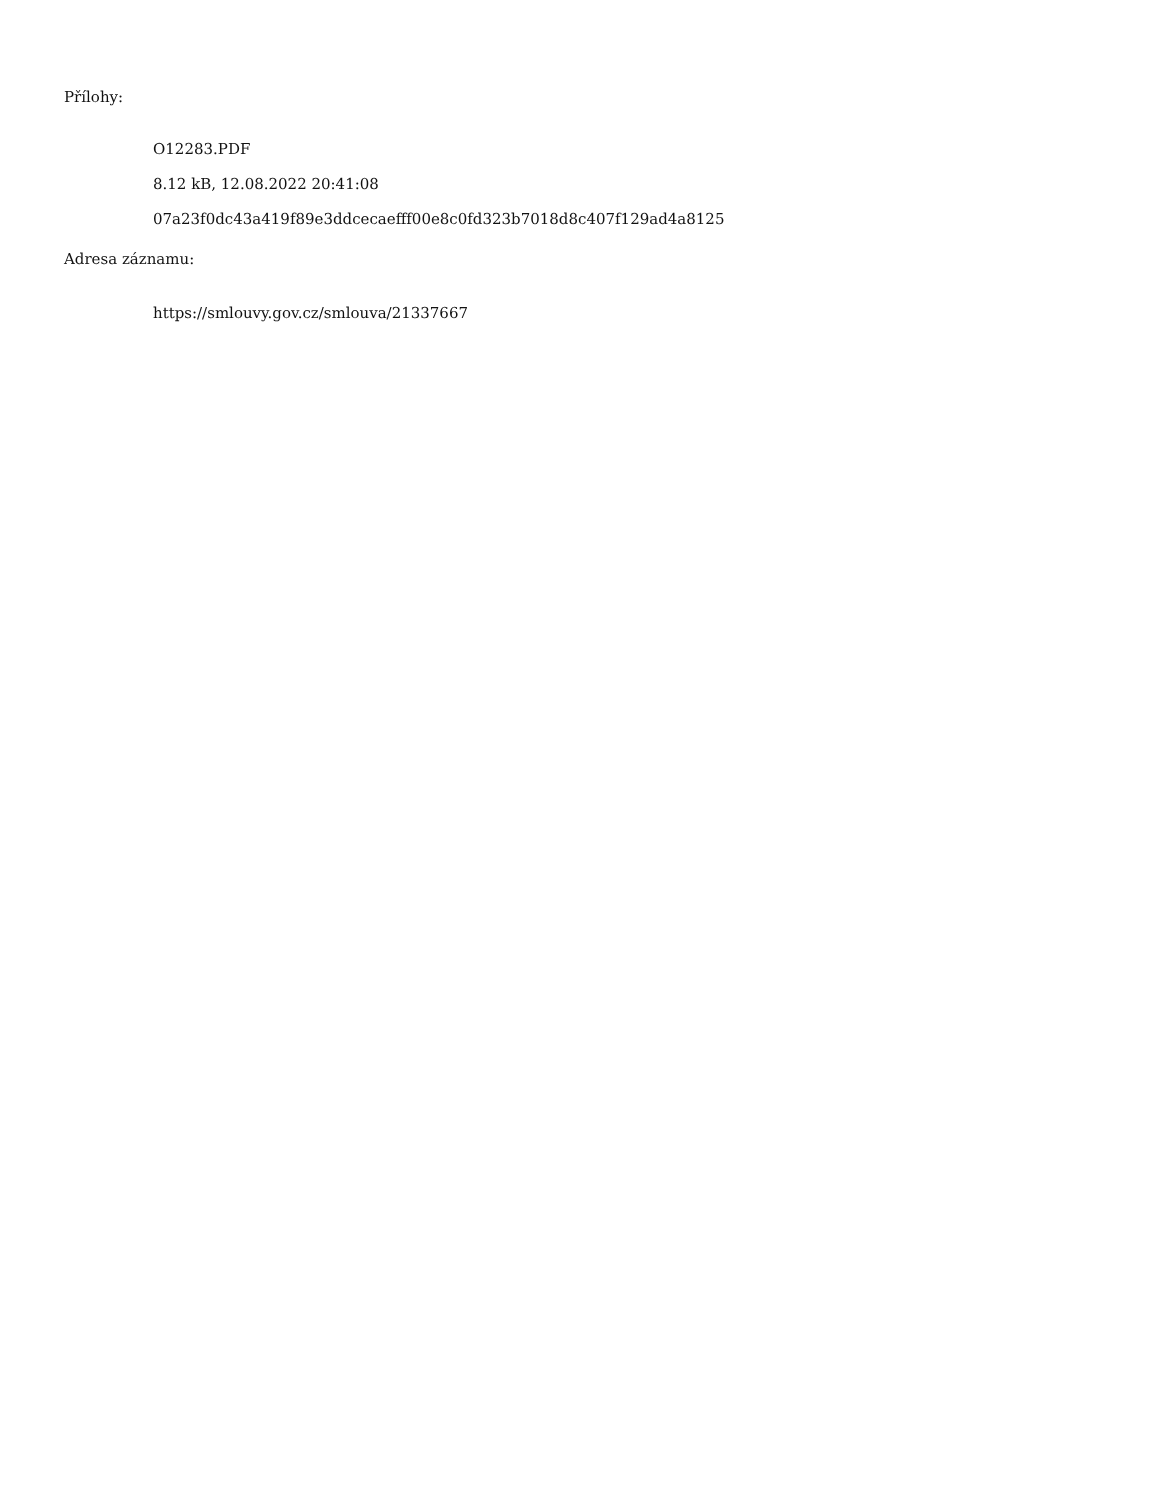Přílohy:
O12283.PDF
8.12 kB, 12.08.2022 20:41:08
07a23f0dc43a419f89e3ddcecaefff00e8c0fd323b7018d8c407f129ad4a8125
Adresa záznamu:
https://smlouvy.gov.cz/smlouva/21337667